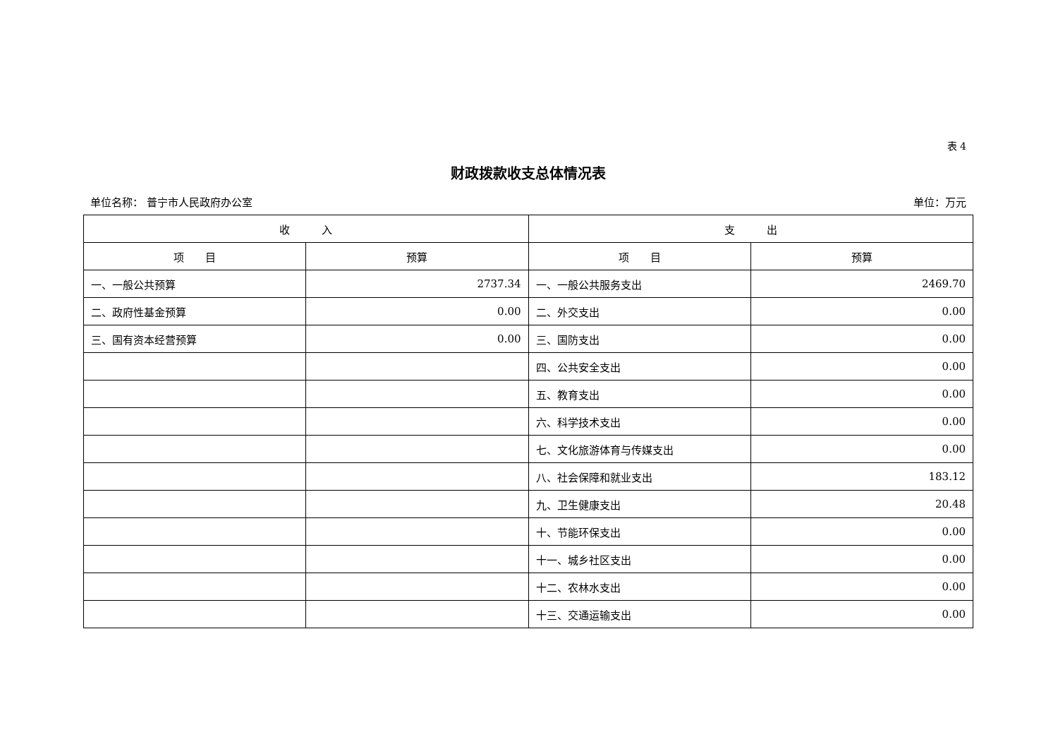表 4
财政拨款收支总体情况表
单位名称： 普宁市人民政府办公室 单位：万元
| 收 入 | | 支 出 | |
| --- | --- | --- | --- |
| 项 目 | 预算 | 项 目 | 预算 |
| 一、一般公共预算 | 2737.34 | 一、一般公共服务支出 | 2469.70 |
| 二、政府性基金预算 | 0.00 | 二、外交支出 | 0.00 |
| 三、国有资本经营预算 | 0.00 | 三、国防支出 | 0.00 |
| | | 四、公共安全支出 | 0.00 |
| | | 五、教育支出 | 0.00 |
| | | 六、科学技术支出 | 0.00 |
| | | 七、文化旅游体育与传媒支出 | 0.00 |
| | | 八、社会保障和就业支出 | 183.12 |
| | | 九、卫生健康支出 | 20.48 |
| | | 十、节能环保支出 | 0.00 |
| | | 十一、城乡社区支出 | 0.00 |
| | | 十二、农林水支出 | 0.00 |
| | | 十三、交通运输支出 | 0.00 |